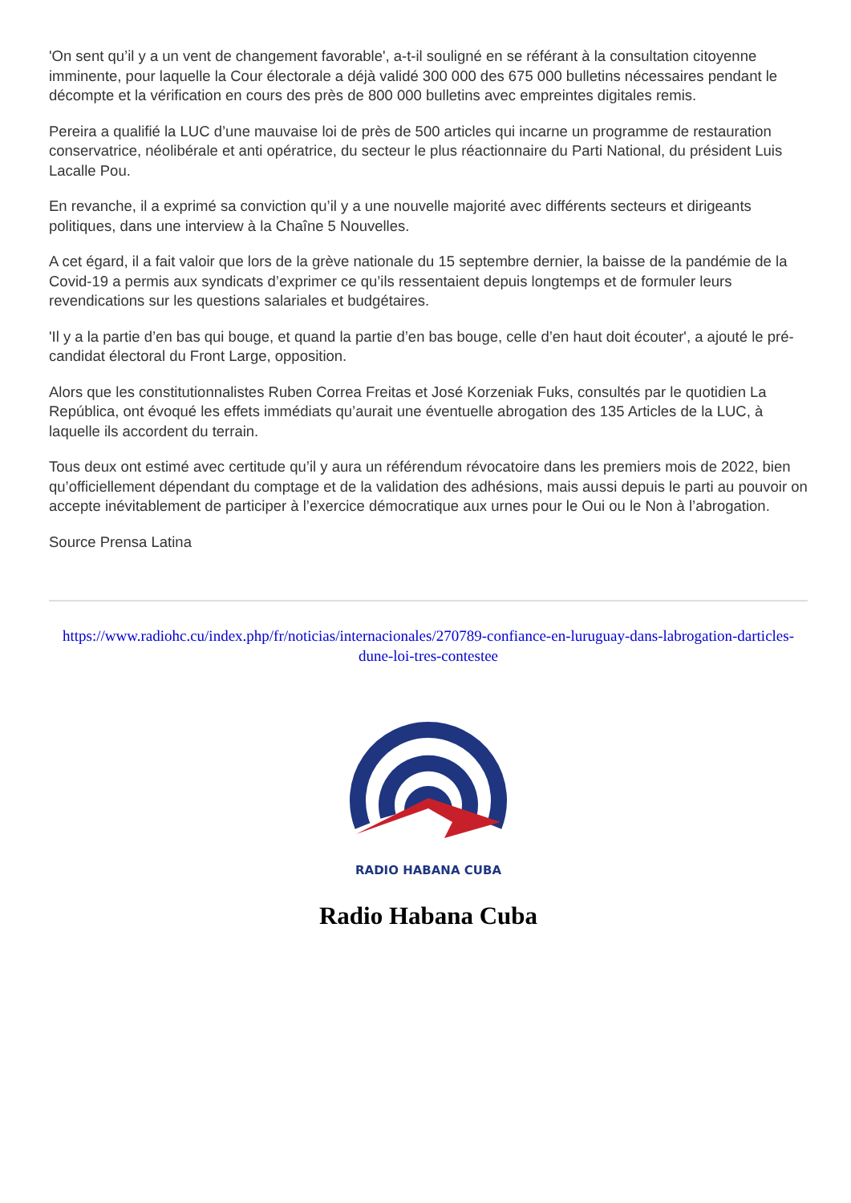'On sent qu’il y a un vent de changement favorable', a-t-il souligné en se référant à la consultation citoyenne imminente, pour laquelle la Cour électorale a déjà validé 300 000 des 675 000 bulletins nécessaires pendant le décompte et la vérification en cours des près de 800 000 bulletins avec empreintes digitales remis.
Pereira a qualifié la LUC d’une mauvaise loi de près de 500 articles qui incarne un programme de restauration conservatrice, néolibérale et anti opératrice, du secteur le plus réactionnaire du Parti National, du président Luis Lacalle Pou.
En revanche, il a exprimé sa conviction qu’il y a une nouvelle majorité avec différents secteurs et dirigeants politiques, dans une interview à la Chaîne 5 Nouvelles.
A cet égard, il a fait valoir que lors de la grève nationale du 15 septembre dernier, la baisse de la pandémie de la Covid-19 a permis aux syndicats d’exprimer ce qu’ils ressentaient depuis longtemps et de formuler leurs revendications sur les questions salariales et budgétaires.
'Il y a la partie d’en bas qui bouge, et quand la partie d’en bas bouge, celle d’en haut doit écouter', a ajouté le pré-candidat électoral du Front Large, opposition.
Alors que les constitutionnalistes Ruben Correa Freitas et José Korzeniak Fuks, consultés par le quotidien La República, ont évoqué les effets immédiats qu’aurait une éventuelle abrogation des 135 Articles de la LUC, à laquelle ils accordent du terrain.
Tous deux ont estimé avec certitude qu’il y aura un référendum révocatoire dans les premiers mois de 2022, bien qu’officiellement dépendant du comptage et de la validation des adhésions, mais aussi depuis le parti au pouvoir on accepte inévitablement de participer à l’exercice démocratique aux urnes pour le Oui ou le Non à l’abrogation.
Source Prensa Latina
https://www.radiohc.cu/index.php/fr/noticias/internacionales/270789-confiance-en-luruguay-dans-labrogation-darticles-dune-loi-tres-contestee
RADIO HABANA CUBA
Radio Habana Cuba